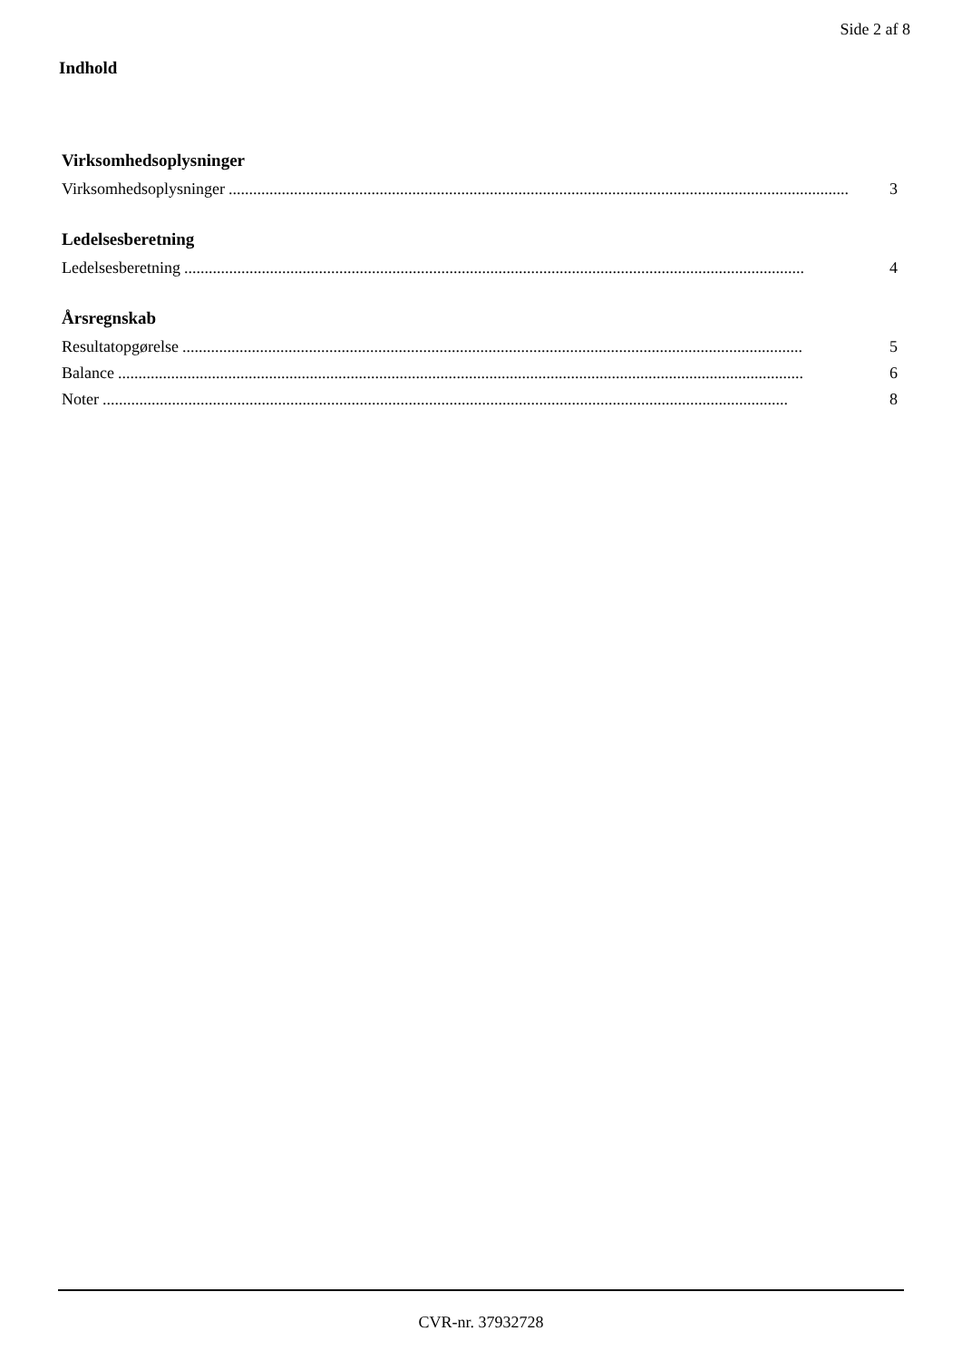Side 2 af 8
Indhold
Virksomhedsoplysninger
Virksomhedsoplysninger........................................................................................................................................................ 3
Ledelsesberetning
Ledelsesberetning........................................................................................................................................................ 4
Årsregnskab
Resultatopgørelse........................................................................................................................................................ 5
Balance........................................................................................................................................................................ 6
Noter........................................................................................................................................................................ 8
CVR-nr. 37932728